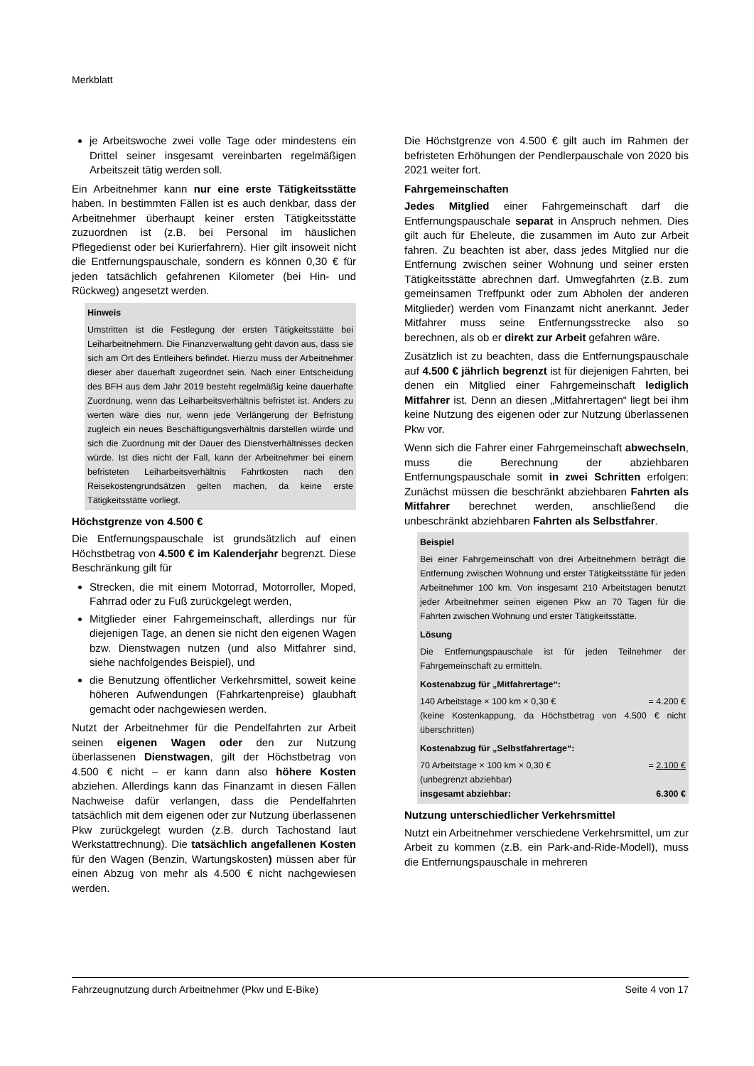Merkblatt
je Arbeitswoche zwei volle Tage oder mindestens ein Drittel seiner insgesamt vereinbarten regelmäßigen Arbeitszeit tätig werden soll.
Ein Arbeitnehmer kann nur eine erste Tätigkeitsstätte haben. In bestimmten Fällen ist es auch denkbar, dass der Arbeitnehmer überhaupt keiner ersten Tätigkeitsstätte zuzuordnen ist (z.B. bei Personal im häuslichen Pflegedienst oder bei Kurierfahrern). Hier gilt insoweit nicht die Entfernungspauschale, sondern es können 0,30 € für jeden tatsächlich gefahrenen Kilometer (bei Hin- und Rückweg) angesetzt werden.
Hinweis
Umstritten ist die Festlegung der ersten Tätigkeitsstätte bei Leiharbeitnehmern. Die Finanzverwaltung geht davon aus, dass sie sich am Ort des Entleihers befindet. Hierzu muss der Arbeitnehmer dieser aber dauerhaft zugeordnet sein. Nach einer Entscheidung des BFH aus dem Jahr 2019 besteht regelmäßig keine dauerhafte Zuordnung, wenn das Leiharbeitsverhältnis befristet ist. Anders zu werten wäre dies nur, wenn jede Verlängerung der Befristung zugleich ein neues Beschäftigungsverhältnis darstellen würde und sich die Zuordnung mit der Dauer des Dienstverhältnisses decken würde. Ist dies nicht der Fall, kann der Arbeitnehmer bei einem befristeten Leiharbeitsverhältnis Fahrtkosten nach den Reisekostengrundsätzen gelten machen, da keine erste Tätigkeitsstätte vorliegt.
Höchstgrenze von 4.500 €
Die Entfernungspauschale ist grundsätzlich auf einen Höchstbetrag von 4.500 € im Kalenderjahr begrenzt. Diese Beschränkung gilt für
Strecken, die mit einem Motorrad, Motorroller, Moped, Fahrrad oder zu Fuß zurückgelegt werden,
Mitglieder einer Fahrgemeinschaft, allerdings nur für diejenigen Tage, an denen sie nicht den eigenen Wagen bzw. Dienstwagen nutzen (und also Mitfahrer sind, siehe nachfolgendes Beispiel), und
die Benutzung öffentlicher Verkehrsmittel, soweit keine höheren Aufwendungen (Fahrkartenpreise) glaubhaft gemacht oder nachgewiesen werden.
Nutzt der Arbeitnehmer für die Pendelfahrten zur Arbeit seinen eigenen Wagen oder den zur Nutzung überlassenen Dienstwagen, gilt der Höchstbetrag von 4.500 € nicht – er kann dann also höhere Kosten abziehen. Allerdings kann das Finanzamt in diesen Fällen Nachweise dafür verlangen, dass die Pendelfahrten tatsächlich mit dem eigenen oder zur Nutzung überlassenen Pkw zurückgelegt wurden (z.B. durch Tachostand laut Werkstattrechnung). Die tatsächlich angefallenen Kosten für den Wagen (Benzin, Wartungskosten) müssen aber für einen Abzug von mehr als 4.500 € nicht nachgewiesen werden.
Die Höchstgrenze von 4.500 € gilt auch im Rahmen der befristeten Erhöhungen der Pendlerpauschale von 2020 bis 2021 weiter fort.
Fahrgemeinschaften
Jedes Mitglied einer Fahrgemeinschaft darf die Entfernungspauschale separat in Anspruch nehmen. Dies gilt auch für Eheleute, die zusammen im Auto zur Arbeit fahren. Zu beachten ist aber, dass jedes Mitglied nur die Entfernung zwischen seiner Wohnung und seiner ersten Tätigkeitsstätte abrechnen darf. Umwegfahrten (z.B. zum gemeinsamen Treffpunkt oder zum Abholen der anderen Mitglieder) werden vom Finanzamt nicht anerkannt. Jeder Mitfahrer muss seine Entfernungsstrecke also so berechnen, als ob er direkt zur Arbeit gefahren wäre.
Zusätzlich ist zu beachten, dass die Entfernungspauschale auf 4.500 € jährlich begrenzt ist für diejenigen Fahrten, bei denen ein Mitglied einer Fahrgemeinschaft lediglich Mitfahrer ist. Denn an diesen „Mitfahrertagen“ liegt bei ihm keine Nutzung des eigenen oder zur Nutzung überlassenen Pkw vor.
Wenn sich die Fahrer einer Fahrgemeinschaft abwechseln, muss die Berechnung der abziehbaren Entfernungspauschale somit in zwei Schritten erfolgen: Zunächst müssen die beschränkt abziehbaren Fahrten als Mitfahrer berechnet werden, anschließend die unbeschränkt abziehbaren Fahrten als Selbstfahrer.
Beispiel
Bei einer Fahrgemeinschaft von drei Arbeitnehmern beträgt die Entfernung zwischen Wohnung und erster Tätigkeitsstätte für jeden Arbeitnehmer 100 km. Von insgesamt 210 Arbeitstagen benutzt jeder Arbeitnehmer seinen eigenen Pkw an 70 Tagen für die Fahrten zwischen Wohnung und erster Tätigkeitsstätte.
Lösung
Die Entfernungspauschale ist für jeden Teilnehmer der Fahrgemeinschaft zu ermitteln.
Kostenabzug für „Mitfahrertage“:
140 Arbeitstage × 100 km × 0,30 € = 4.200 €
(keine Kostenkappung, da Höchstbetrag von 4.500 € nicht überschritten)
Kostenabzug für „Selbstfahrertage“:
70 Arbeitstage × 100 km × 0,30 € = 2.100 €
(unbegrenzt abziehbar)
insgesamt abziehbar: 6.300 €
Nutzung unterschiedlicher Verkehrsmittel
Nutzt ein Arbeitnehmer verschiedene Verkehrsmittel, um zur Arbeit zu kommen (z.B. ein Park-and-Ride-Modell), muss die Entfernungspauschale in mehreren
Fahrzeugnutzung durch Arbeitnehmer (Pkw und E-Bike) Seite 4 von 17